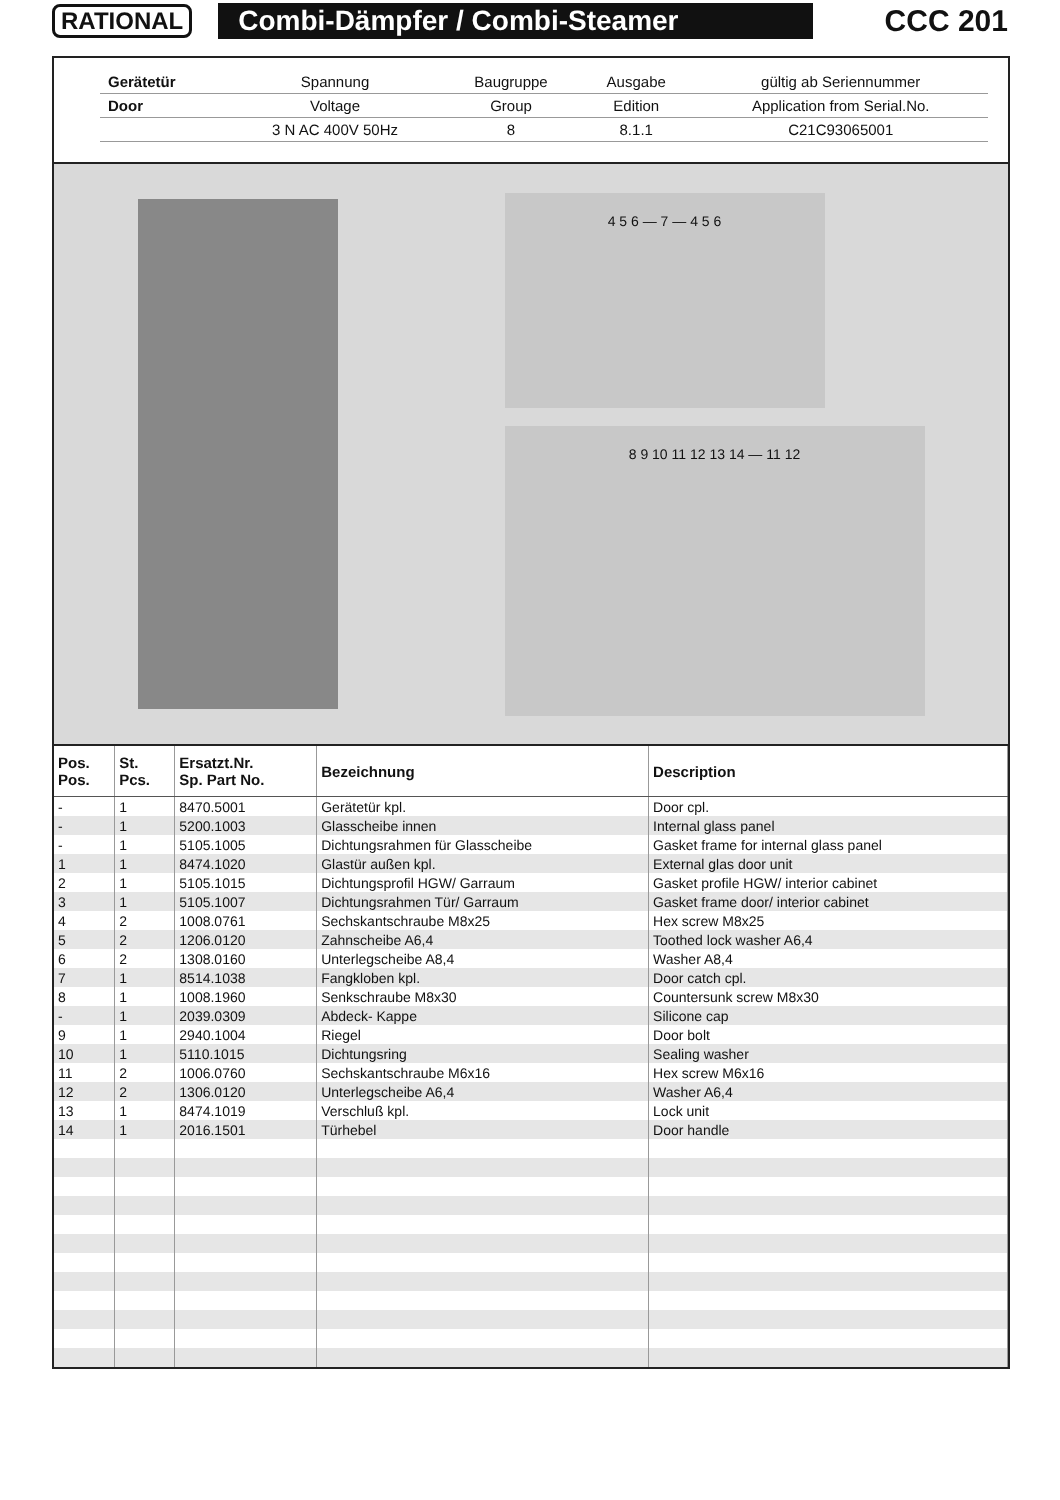RATIONAL Combi-Dämpfer / Combi-Steamer CCC 201
| Gerätetür | Spannung | Baugruppe | Ausgabe | gültig ab Seriennummer |
| Door | Voltage | Group | Edition | Application from Serial.No. |
| | 3 N AC 400V 50Hz | 8 | 8.1.1 | C21C93065001 |
4 5 6 — 7 — 4 5 6
8 9 10 11 12 13 14 — 11 12
| Pos. Pos. | St. Pcs. | Ersatzt.Nr. Sp. Part No. | Bezeichnung | Description |
| --- | --- | --- | --- | --- |
| - | 1 | 8470.5001 | Gerätetür kpl. | Door cpl. |
| - | 1 | 5200.1003 | Glasscheibe innen | Internal glass panel |
| - | 1 | 5105.1005 | Dichtungsrahmen für Glasscheibe | Gasket frame for internal glass panel |
| 1 | 1 | 8474.1020 | Glastür außen kpl. | External glas door unit |
| 2 | 1 | 5105.1015 | Dichtungsprofil HGW/ Garraum | Gasket profile HGW/ interior cabinet |
| 3 | 1 | 5105.1007 | Dichtungsrahmen Tür/ Garraum | Gasket frame door/ interior cabinet |
| 4 | 2 | 1008.0761 | Sechskantschraube M8x25 | Hex screw M8x25 |
| 5 | 2 | 1206.0120 | Zahnscheibe A6,4 | Toothed lock washer A6,4 |
| 6 | 2 | 1308.0160 | Unterlegscheibe A8,4 | Washer A8,4 |
| 7 | 1 | 8514.1038 | Fangkloben kpl. | Door catch cpl. |
| 8 | 1 | 1008.1960 | Senkschraube M8x30 | Countersunk screw M8x30 |
| - | 1 | 2039.0309 | Abdeck- Kappe | Silicone cap |
| 9 | 1 | 2940.1004 | Riegel | Door bolt |
| 10 | 1 | 5110.1015 | Dichtungsring | Sealing washer |
| 11 | 2 | 1006.0760 | Sechskantschraube M6x16 | Hex screw M6x16 |
| 12 | 2 | 1306.0120 | Unterlegscheibe A6,4 | Washer A6,4 |
| 13 | 1 | 8474.1019 | Verschluß kpl. | Lock unit |
| 14 | 1 | 2016.1501 | Türhebel | Door handle |